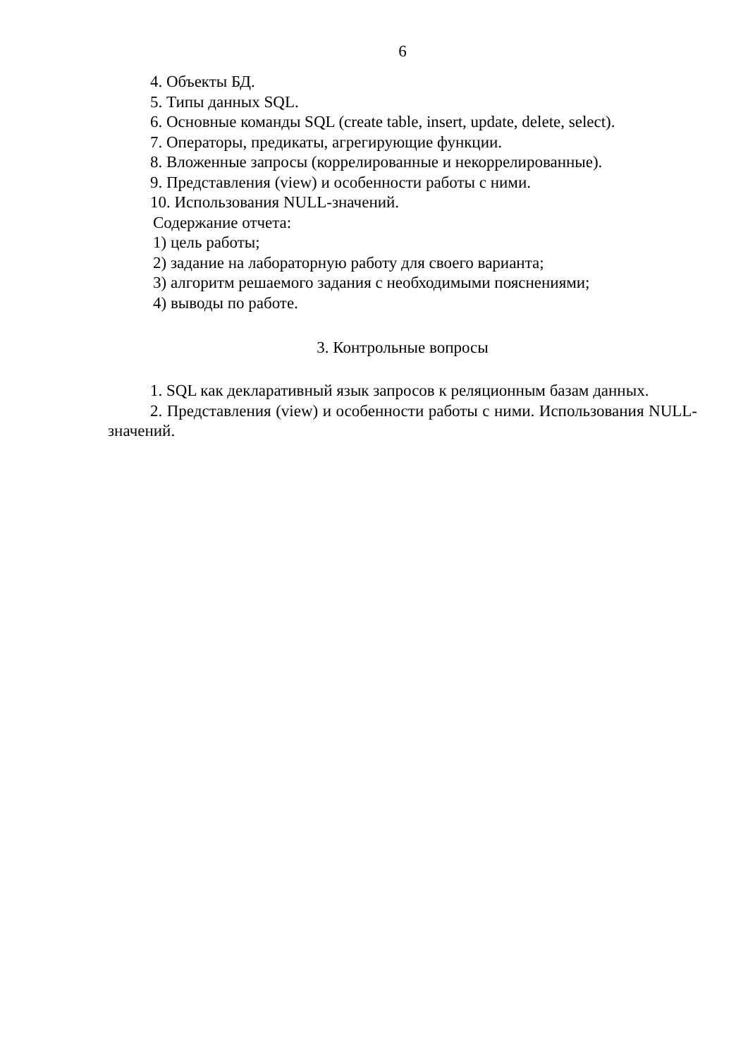6
4. Объекты БД.
5. Типы данных SQL.
6. Основные команды SQL (create table, insert, update, delete, select).
7. Операторы, предикаты, агрегирующие функции.
8. Вложенные запросы (коррелированные и некоррелированные).
9. Представления (view) и особенности работы с ними.
10. Использования NULL-значений.
Содержание отчета:
1) цель работы;
2) задание на лабораторную работу для своего варианта;
3) алгоритм решаемого задания с необходимыми пояснениями;
4) выводы по работе.
3. Контрольные вопросы
1. SQL как декларативный язык запросов к реляционным базам данных.
2. Представления (view) и особенности работы с ними. Использования NULL-значений.